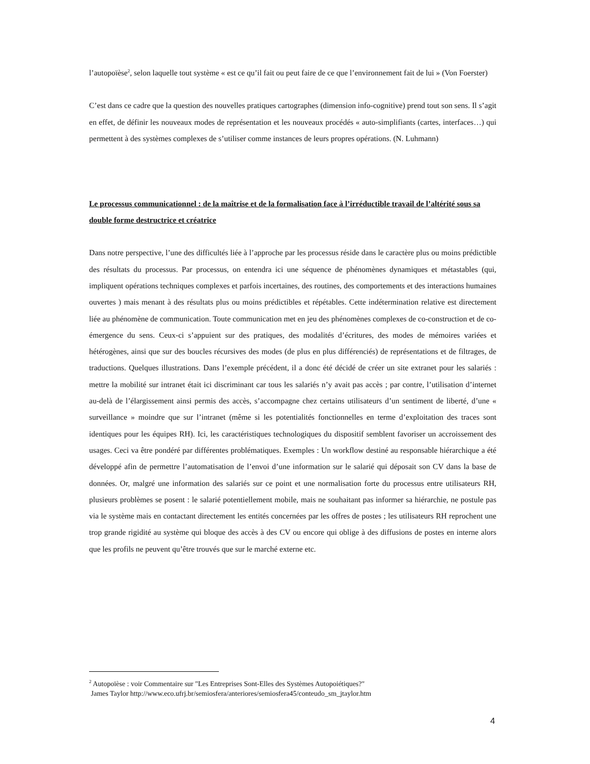l’autopoïèse<sup>2</sup>, selon laquelle tout système « est ce qu’il fait ou peut faire de ce que l’environnement fait de lui » (Von Foerster)
C’est dans ce cadre que la question des nouvelles pratiques cartographes (dimension info-cognitive) prend tout son sens. Il s’agit en effet, de définir les nouveaux modes de représentation et les nouveaux procédés « auto-simplifiants (cartes, interfaces…) qui permettent à des systèmes complexes de s’utiliser comme instances de leurs propres opérations. (N. Luhmann)
Le processus communicationnel : de la maîtrise et de la formalisation face à l’irréductible travail de l’altérité sous sa double forme destructrice et créatrice
Dans notre perspective, l’une des difficultés liée à l’approche par les processus réside dans le caractère plus ou moins prédictible des résultats du processus. Par processus, on entendra ici une séquence de phénomènes dynamiques et métastables (qui, impliquent opérations techniques complexes et parfois incertaines, des routines, des comportements et des interactions humaines ouvertes ) mais menant à des résultats plus ou moins prédictibles et répétables. Cette indétermination relative est directement liée au phénomène de communication. Toute communication met en jeu des phénomènes complexes de co-construction et de co-émergence du sens. Ceux-ci s’appuient sur des pratiques, des modalités d’écritures, des modes de mémoires variées et hétérogènes, ainsi que sur des boucles récursives des modes (de plus en plus différenciés) de représentations et de filtrages, de traductions. Quelques illustrations. Dans l’exemple précédent, il a donc été décidé de créer un site extranet pour les salariés : mettre la mobilité sur intranet était ici discriminant car tous les salariés n’y avait pas accès ; par contre, l’utilisation d’internet au-delà de l’élargissement ainsi permis des accès, s’accompagne chez certains utilisateurs d’un sentiment de liberté, d’une « surveillance » moindre que sur l’intranet (même si les potentialités fonctionnelles en terme d’exploitation des traces sont identiques pour les équipes RH). Ici, les caractéristiques technologiques du dispositif semblent favoriser un accroissement des usages. Ceci va être pondéré par différentes problématiques. Exemples : Un workflow destiné au responsable hiérarchique a été développé afin de permettre l’automatisation de l’envoi d’une information sur le salarié qui déposait son CV dans la base de données. Or, malgré une information des salariés sur ce point et une normalisation forte du processus entre utilisateurs RH, plusieurs problèmes se posent : le salarié potentiellement mobile, mais ne souhaitant pas informer sa hiérarchie, ne postule pas via le système mais en contactant directement les entités concernées par les offres de postes ; les utilisateurs RH reprochent une trop grande rigidité au système qui bloque des accès à des CV ou encore qui oblige à des diffusions de postes en interne alors que les profils ne peuvent qu’être trouvés que sur le marché externe etc.
<sup>2</sup> Autopoïèse : voir Commentaire sur "Les Entreprises Sont-Elles des Systèmes Autopoiétiques?"
James Taylor http://www.eco.ufrj.br/semiosfera/anteriores/semiosfera45/conteudo_sm_jtaylor.htm
4